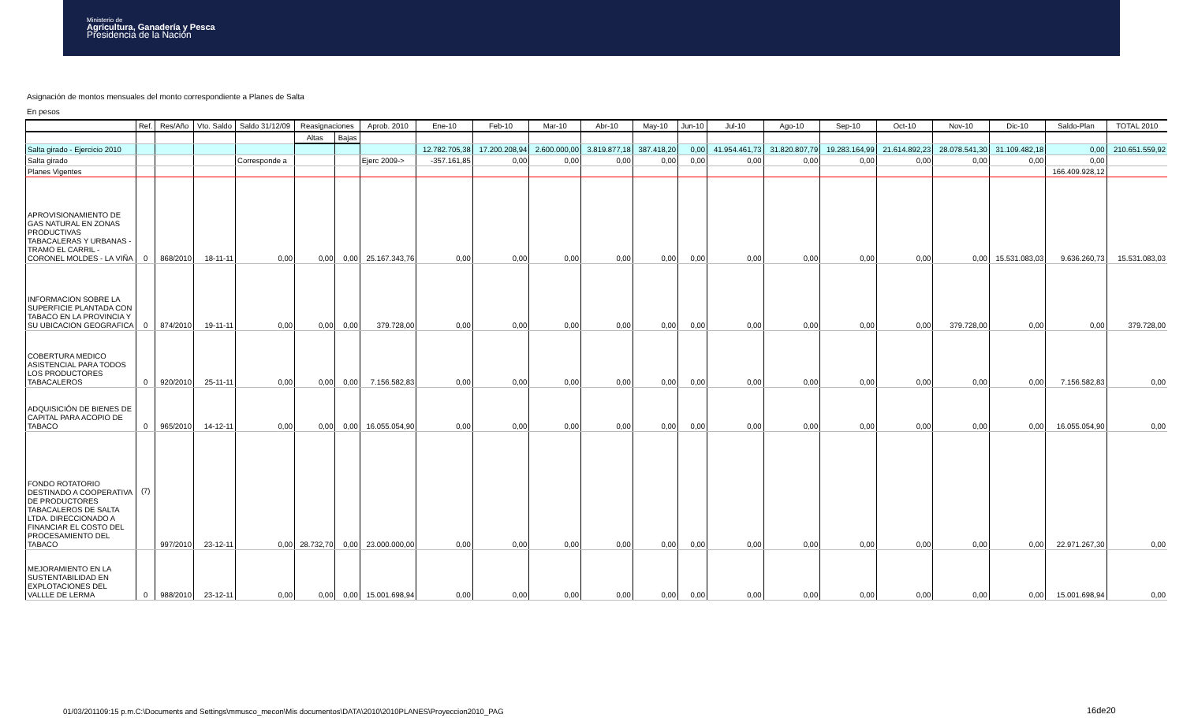Ministerio de
Agricultura, Ganadería y Pesca
Presidencia de la Nación
Asignación de montos mensuales del monto correspondiente a Planes de Salta
En pesos
| | Ref. | Res/Año | Vto. Saldo | Saldo 31/12/09 | Reasignaciones | | Aprob. 2010 | Ene-10 | Feb-10 | Mar-10 | Abr-10 | May-10 | Jun-10 | Jul-10 | Ago-10 | Sep-10 | Oct-10 | Nov-10 | Dic-10 | Saldo-Plan | TOTAL 2010 |
| --- | --- | --- | --- | --- | --- | --- | --- | --- | --- | --- | --- | --- | --- | --- | --- | --- | --- | --- | --- | --- | --- |
| | | | | | Altas | Bajas | | | | | | | | | | | | | | | |
| Salta girado - Ejercicio 2010 | | | | | | | | 12.782.705,38 | 17.200.208,94 | 2.600.000,00 | 3.819.877,18 | 387.418,20 | 0,00 | 41.954.461,73 | 31.820.807,79 | 19.283.164,99 | 21.614.892,23 | 28.078.541,30 | 31.109.482,18 | 0,00 | 210.651.559,92 |
| Salta girado | | | | Corresponde a | | | Ejerc 2009-> | -357.161,85 | 0,00 | 0,00 | 0,00 | 0,00 | 0,00 | 0,00 | 0,00 | 0,00 | 0,00 | 0,00 | 0,00 | 0,00 | |
| Planes Vigentes | | | | | | | | | | | | | | | | | | | | 166.409.928,12 | |
| APROVISIONAMIENTO DE GAS NATURAL EN ZONAS PRODUCTIVAS TABACALERAS Y URBANAS - TRAMO EL CARRIL - CORONEL MOLDES - LA VIÑA | 0 | 868/2010 | 18-11-11 | 0,00 | 0,00 | 0,00 | 25.167.343,76 | 0,00 | 0,00 | 0,00 | 0,00 | 0,00 | 0,00 | 0,00 | 0,00 | 0,00 | 0,00 | 0,00 | 15.531.083,03 | 9.636.260,73 | 15.531.083,03 |
| INFORMACION SOBRE LA SUPERFICIE PLANTADA CON TABACO EN LA PROVINCIA Y SU UBICACION GEOGRAFICA | 0 | 874/2010 | 19-11-11 | 0,00 | 0,00 | 0,00 | 379.728,00 | 0,00 | 0,00 | 0,00 | 0,00 | 0,00 | 0,00 | 0,00 | 0,00 | 0,00 | 0,00 | 379.728,00 | 0,00 | 0,00 | 379.728,00 |
| COBERTURA MEDICO ASISTENCIAL PARA TODOS LOS PRODUCTORES TABACALEROS | 0 | 920/2010 | 25-11-11 | 0,00 | 0,00 | 0,00 | 7.156.582,83 | 0,00 | 0,00 | 0,00 | 0,00 | 0,00 | 0,00 | 0,00 | 0,00 | 0,00 | 0,00 | 0,00 | 0,00 | 7.156.582,83 | 0,00 |
| ADQUISICIÓN DE BIENES DE CAPITAL PARA ACOPIO DE TABACO | 0 | 965/2010 | 14-12-11 | 0,00 | 0,00 | 0,00 | 16.055.054,90 | 0,00 | 0,00 | 0,00 | 0,00 | 0,00 | 0,00 | 0,00 | 0,00 | 0,00 | 0,00 | 0,00 | 0,00 | 16.055.054,90 | 0,00 |
| FONDO ROTATORIO DESTINADO A COOPERATIVA DE PRODUCTORES TABACALEROS DE SALTA LTDA. DIRECCIONADO A FINANCIAR EL COSTO DEL PROCESAMIENTO DEL TABACO | (7) | 997/2010 | 23-12-11 | 0,00 | 28.732,70 | 0,00 | 23.000.000,00 | 0,00 | 0,00 | 0,00 | 0,00 | 0,00 | 0,00 | 0,00 | 0,00 | 0,00 | 0,00 | 0,00 | 0,00 | 22.971.267,30 | 0,00 |
| MEJORAMIENTO EN LA SUSTENTABILIDAD EN EXPLOTACIONES DEL VALLLE DE LERMA | 0 | 988/2010 | 23-12-11 | 0,00 | 0,00 | 0,00 | 15.001.698,94 | 0,00 | 0,00 | 0,00 | 0,00 | 0,00 | 0,00 | 0,00 | 0,00 | 0,00 | 0,00 | 0,00 | 0,00 | 15.001.698,94 | 0,00 |
01/03/201109:15 p.m.C:\Documents and Settings\mmusco_mecon\Mis documentos\DATA\2010\2010PLANES\Proyeccion2010_PAG
16de20